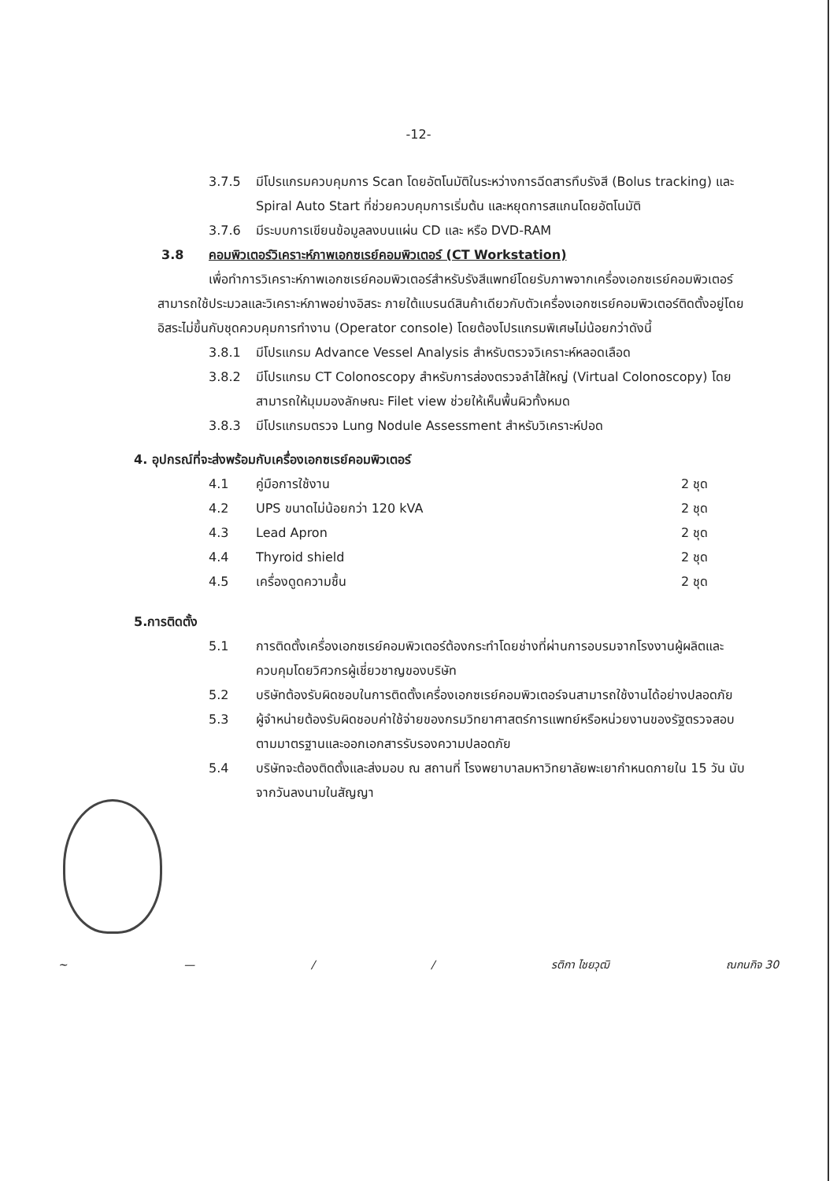-12-
3.7.5 มีโปรแกรมควบคุมการ Scan โดยอัตโนมัติในระหว่างการฉีดสารทึบรังสี (Bolus tracking) และ Spiral Auto Start ที่ช่วยควบคุมการเริ่มต้น และหยุดการสแกนโดยอัตโนมัติ
3.7.6 มีระบบการเขียนข้อมูลลงบนแผ่น CD และ หรือ DVD-RAM
3.8 คอมพิวเตอร์วิเคราะห์ภาพเอกซเรย์คอมพิวเตอร์ (CT Workstation)
เพื่อทำการวิเคราะห์ภาพเอกซเรย์คอมพิวเตอร์สำหรับรังสีแพทย์โดยรับภาพจากเครื่องเอกซเรย์คอมพิวเตอร์ สามารถใช้ประมวลและวิเคราะห์ภาพอย่างอิสระ ภายใต้แบรนด์สินค้าเดียวกับตัวเครื่องเอกซเรย์คอมพิวเตอร์ติดตั้งอยู่โดยอิสระไม่ขึ้นกับชุดควบคุมการทำงาน (Operator console) โดยต้องโปรแกรมพิเศษไม่น้อยกว่าดังนี้
3.8.1 มีโปรแกรม Advance Vessel Analysis สำหรับตรวจวิเคราะห์หลอดเลือด
3.8.2 มีโปรแกรม CT Colonoscopy สำหรับการส่องตรวจลำไส้ใหญ่ (Virtual Colonoscopy) โดยสามารถให้มุมมองลักษณะ Filet view ช่วยให้เห็นพื้นผิวทั้งหมด
3.8.3 มีโปรแกรมตรวจ Lung Nodule Assessment สำหรับวิเคราะห์ปอด
4. อุปกรณ์ที่จะส่งพร้อมกับเครื่องเอกซเรย์คอมพิวเตอร์
4.1 คู่มือการใช้งาน 2 ชุด
4.2 UPS ขนาดไม่น้อยกว่า 120 kVA 2 ชุด
4.3 Lead Apron 2 ชุด
4.4 Thyroid shield 2 ชุด
4.5 เครื่องดูดความชื้น 2 ชุด
5.การติดตั้ง
5.1 การติดตั้งเครื่องเอกซเรย์คอมพิวเตอร์ต้องกระทำโดยช่างที่ผ่านการอบรมจากโรงงานผู้ผลิตและควบคุมโดยวิศวกรผู้เชี่ยวชาญของบริษัท
5.2 บริษัทต้องรับผิดชอบในการติดตั้งเครื่องเอกซเรย์คอมพิวเตอร์จนสามารถใช้งานได้อย่างปลอดภัย
5.3 ผู้จำหน่ายต้องรับผิดชอบค่าใช้จ่ายของกรมวิทยาศาสตร์การแพทย์หรือหน่วยงานของรัฐตรวจสอบตามมาตรฐานและออกเอกสารรับรองความปลอดภัย
5.4 บริษัทจะต้องติดตั้งและส่งมอบ ณ สถานที่ โรงพยาบาลมหาวิทยาลัยพะเยากำหนดภายใน 15 วัน นับจากวันลงนามในสัญญา
~ — / / รติกา ไชยวุฒิ ณกนกิจ 30